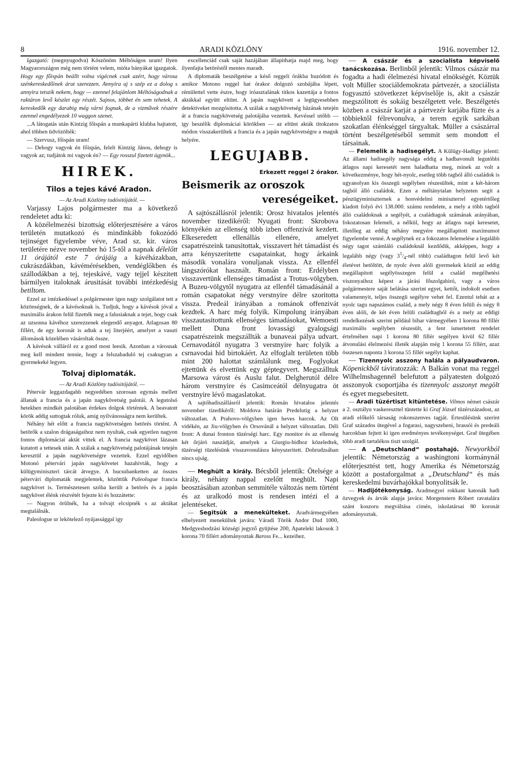8 ARADI KÖZLÖNY 1916. november 12.
Igazgató: (megnyugodva) Köszönöm Méltóságos uram! Ilyen Magyarországon még nem történt velem, mióta bányákat igazgatok. Hogy egy főispán beállt volna vigécnek csak azért, hogy városa szénkereskedőinek árut szerezzen. Annyira uj s szép ez a dolog s annyira tetszik nekem, hogy — ezennel felajánlom Méltóságodnak a raktáron levő készlet egy részét. Sajnos, többet én sem tehetek. A kereskedők egy darabig még várni fognak, de a vizművek részére ezennel engedélyezek 10 waggon szenet.
...A látogatás után Kintzig főispán a munkapárti klubba hajtatott, ahol többen üdvözölték:
— Szervusz, főispán uram!
— Dehogy vagyok én főispán, felelt Kintzig János, dehogy is vagyok az; tudjátok mi vagyok én? — Egy rosszul fizetett ügynök...
HIREK.
Tilos a tejes kávé Aradon.
— Az Aradi Közlöny tudósitójától. —
Varjassy Lajos polgármester ma a következő rendeletet adta ki:
A közélelmezési bizottság előterjesztésére a város területén mutatkozó és mindinkább fokozódó tejinséget figyelembe véve, Arad sz. kir. város területére nézve november hó 15-től a napnak délelőtt 11 órájától este 7 órájáig a kávéházakban, cukrászdákban, kávémérésekben, vendéglőkben és szállodákban a tej, tejeskávé, vagy tejjel készitett bármilyen italoknak árusitását további intézkedésig betiltom.
Ezzel az intézkedéssel a polgármester igen nagy szolgálatot tett a közönségnek, de a kávésoknak is. Tudjuk, hogy a kávésok jóval a maximális árakon felül fizették meg a falusiaknak a tejet, hogy csak az uzsonna kávéhoz szerezzenek elegendő anyagot. Atlagosan 80 fillért, de egy koronát is adtak a tej literjéért, amelyet a vasuti állomások közelében vásároltak össze.
A kávésok válláról ez a gond most leesik. Azonban a városnak meg kell mindent tennie, hogy a felszabaduló tej csakugyan a gyermekeké legyen.
Tolvaj diplomaták.
— Az Aradi Közlöny tudósitójától. —
Pétervár leggazdagabb negyedében szorosan egymás mellett állanak a francia és a japán nagykövetség palotái. A legutolsó hetekben mindkét palotában érdekes dolgok történtek. A beavatott körök addig suttogtak róluk, amig nyilvánosságra nem kerültek.
Néhány hét előtt a francia nagykövetségen betörés történt. A betörők a szalon drágaságaihoz nem nyultak, csak egyetlen nagyon fontos diplomáciai aktát vittek el. A francia nagykövet lázasan kutatott a tettesek után. A szálak a nagykövetség palotájának tetején keresztül a japán nagykövetségre vezettek. Ezzel egyidőben Motonó pétervári japán nagykövetet hazahivták, hogy a külügyminiszteri tárcát átvegye. A bucsubanketten az összes pétervári diplomaták megjelentek, közöttük Paleologue francia nagykövet is. Természetesen szóba került a betörés és a japán nagykövet élénk részvétét fejezte ki és hozzátette:
— Nagyon örülnék, ha a tolvajt elcsipnék s az aktákat megtalálnák.
Paleologue ur lekötelező nyájassággal igy
excellenciád csak saját hazájában állapithatja majd meg, hogy ilyenfajta betöréstől mentes maradt.
A diplomaták beszélgetése a késő reggeli órákba huzódott és amikor Motono reggel hat órakor dolgozó szobájába lépett, rémülettel vette észre, hogy iróasztalának titkos kazettája a fontos aktákkal együtt eltünt. A japán nagykövett a legügyesebben detektiveket mozgósitotta. A szálak a nagykövetség házának tetején át a francia nagykövetség palotájába vezettek. Kevéssel utóbb — igy beszélik diplomáciai körökben — az eltünt akták titokzatos módon visszakerültek a francia és a japán nagykövetségre a maguk helyére.
LEGUJABB.
Erkezett reggel 2 órakor.
Beismerik az oroszok
vereségeiket.
A sajtószállásról jelentik: Orosz hivatalos jelentés november tizedikéről: Nyugati front: Skrobova környékén az ellenség több izben offenzivát kezdett. Elkeseredett ellenállás ellenére, amelyet csapatrészeink tanusitottak, visszavert hét támadást és arra kényszeritette csapatainkat, hogy árkaink második vonalára vonuljanak vissza. Az ellenfél lángszórókat használt. Román front: Erdélyben visszavertünk ellenséges támadást a Trotus-völgyben. A Buzeu-völgytől nyugatra az ellenfél támadásánál a román csapatokat négy verstnyire délre szoritotta vissza. Predeál irányában a románok offenzivát kezdtek. A harc még folyik. Kimpolung irányában visszautasitottunk ellenséges támadásokat, Wemoesti mellett Duna front lovassági gyalogsági csapatrészeink megszállták a bunaveai pálya udvart. Cernavodától nyugatra 3 verstnyire harc folyik a csrnavodai hid birtokáért. Az elfoglalt területen több mint 200 halottat számlálunk meg. Foglyokat ejtettünk és elvettünk egy géptegyvert. Megszálltuk Marsowa várost és Auslu falut. Delgherutól délre három verstnyire és Casimceától délnyugatra öt verstnyire lévő magaslatokat.
A sajtóhadiszállásról jelentik: Román hivatalos jelentés november tizedikéről: Moldova határán Predelutig a helyzet változatlan. A Prahovo-völgyben igen heves harcok. Az Olt vidékén, az Jiu-völgyben és Orsovánál a helyzet változatlan. Déli front: A dunai fronton tüzérségi harc. Egy monitor és az ellenség két őrjáró naszádját, amelyek a Giurgiu-hidhoz közeledtek, tüzérségi tüzelésünk visszavonulásra kényszeritett. Dobrudzsában nincs ujság.
— Meghült a király. Bécsből jelentik: Ötelsége a király, néhány nappal ezelőtt meghült. Napi beosztásában azonban semmitéle változás nem történt és az uralkodó most is rendesen intézi el a jelentéseket.
— Segitsük a menekülteket. Aradvármegyében elhelyezett menekültek javára: Váradi Török Andor Dud 1000, Medgyesbodzási községi jegyző gyüjtése 200, Apateleki lakosok 3 korona 70 fillért adományoztak Baross Fe... kezeihez.
— A császár és a szocialista képviselő tanácskozása. Berlinből jelentik: Vilmos császár ma fogadta a hadi élelmezési hivatal elnökségét. Köztük volt Müller szociáldemokrata pártvezér, a szociálista fogyasztó szövetkezet képviselője is, akit a császár megszólitott és sokáig beszélgetett vele. Beszélgetés közben a császár karját a pártvezér karjába füzte és a többiektől félrevonulva, a terem egyik sarkában szokatlan élénkséggel tárgyaltak. Müller a császárral történt beszélgetéséből semmit sem mondott el társainak.
— Felemelik a hadisegélyt. A Külügy-Hadügy jelenti: Az állami hadisegély nagysága eddig a hadbavonult legutóbbi átlagos napi keresetét nem haladhatta meg, minek az volt a következménye, hogy hét-nyolc, esetleg több tagból álló családok is ugyanolyan kis összegü segélyben részesültek, mint a két-három tagból álló családok. Ezen a méltánytalan helyzeten segit a pénzügyminiszternek a honvédelmi miniszterrel egyetértőleg kiadott folyó évi 138.000. számu rendelete, a mely a több tagból álló családoknak a segélyét, a családtagok számának arányában, fokozatosan felemeli, a nélkül, hogy az átlagos napi keresetet, illetőleg az eddig néhány megyére megállapitott maximumot figyelembe venné. A segélynek ez a fokozatos felemelése a legalább négy tagot számláló családoknál kezdődik, akképpen, hogy a legalább négy (vagy 31/4-nél több) családtagon felül levő két életévet betöltött, de nyolc éven alóli gyermekek közül az eddig megállapitott segélyösszegen felül a család megélhetési viszonyaihoz képest a járási főszolgabiró, vagy a város polgármestere saját belátása szerint egyet, kettőt, indokolt esetben valamennyit, teljes összegü segélyre vehet fel. Ezentul tehát az a nyolc tagu napszámos család, a mely négy 8 éven felüli és négy 8 éven alóli, de két éven felüli családtagból és a mely az eddigi rendelkezések szerint például bihar vármegyében 1 korona 80 fillér maximális segélyben részesült, a fent ismertetett rendelet értelmében napi 1 korona 80 fillér segélyen kivül 62 fillér átvonulási élelmezési illeték alapján még 1 korona 55 fillért, azaz összesen naponta 3 korona 55 fillér segélyt kaphat.
— Tizennyolc asszony halála a pályaudvaron. Köpenickből táviratozzák: A Balkán vonat ma reggel Wilhelmshagennél belefutott a pályatesten dolgozó asszonyok csoportjába és tizennyolc asszonyt megölt és egyet megsebesitett.
— Aradi tüzértiszt kitüntetése. Vilmos német császár a 2. osztályu vaskereszttel tüntette ki Graf József tüzérszázadost, az aradi előkelő társaság rokonszenves tagját. Értesülésünk szerint Graf százados ütegével a fogarasi, nagyszebeni, brassói és predeáli harcokban fejtett ki igen eredményes tevékenységet. Graf ütegében több aradi tartalékos tiszt szolgál.
— A „Deutschland“ postahajó. Newyorkból jelentik: Németország a washingtoni kormánynál előterjesztést tett, hogy Amerika és Németország között a postaforgalmat a „Deutschland“ és más kereskedelmi buvárhajókkal bonyolitsák le.
— Hadijótékonyság. Aradmegyei rokkant katonák hadi özvegyek és árvák alapja javára: Morgenstern Róbert ravatalára szánt koszoru megváltása cimén, iskolatársai 80 koronát adományoztak.